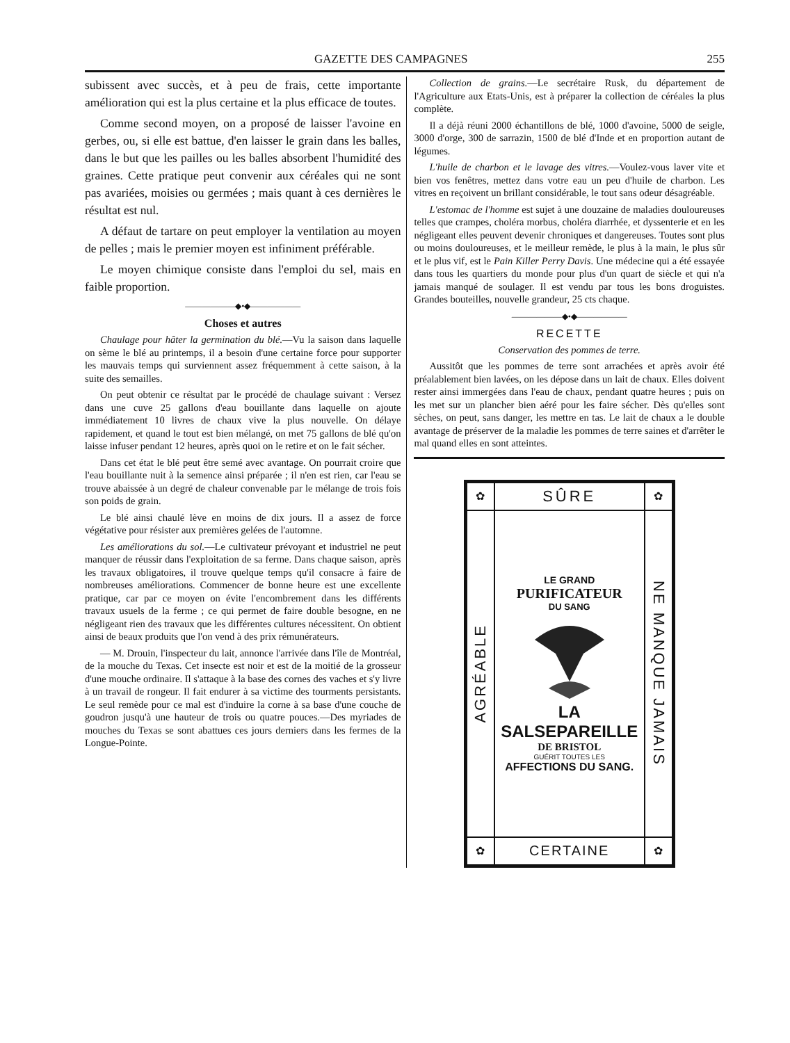GAZETTE DES CAMPAGNES 255
subissent avec succès, et à peu de frais, cette importante amélioration qui est la plus certaine et la plus efficace de toutes.
Comme second moyen, on a proposé de laisser l'avoine en gerbes, ou, si elle est battue, d'en laisser le grain dans les balles, dans le but que les pailles ou les balles absorbent l'humidité des graines. Cette pratique peut convenir aux céréales qui ne sont pas avariées, moisies ou germées ; mais quant à ces dernières le résultat est nul.
A défaut de tartare on peut employer la ventilation au moyen de pelles ; mais le premier moyen est infiniment préférable.
Le moyen chimique consiste dans l'emploi du sel, mais en faible proportion.
——————◆•◆——————
Choses et autres
Chaulage pour hâter la germination du blé.—Vu la saison dans laquelle on sème le blé au printemps, il a besoin d'une certaine force pour supporter les mauvais temps qui surviennent assez fréquemment à cette saison, à la suite des semailles.
On peut obtenir ce résultat par le procédé de chaulage suivant : Versez dans une cuve 25 gallons d'eau bouillante dans laquelle on ajoute immédiatement 10 livres de chaux vive la plus nouvelle. On délaye rapidement, et quand le tout est bien mélangé, on met 75 gallons de blé qu'on laisse infuser pendant 12 heures, après quoi on le retire et on le fait sécher.
Dans cet état le blé peut être semé avec avantage. On pourrait croire que l'eau bouillante nuit à la semence ainsi préparée ; il n'en est rien, car l'eau se trouve abaissée à un degré de chaleur convenable par le mélange de trois fois son poids de grain.
Le blé ainsi chaulé lève en moins de dix jours. Il a assez de force végétative pour résister aux premières gelées de l'automne.
Les améliorations du sol.—Le cultivateur prévoyant et industriel ne peut manquer de réussir dans l'exploitation de sa ferme. Dans chaque saison, après les travaux obligatoires, il trouve quelque temps qu'il consacre à faire de nombreuses améliorations. Commencer de bonne heure est une excellente pratique, car par ce moyen on évite l'encombrement dans les différents travaux usuels de la ferme ; ce qui permet de faire double besogne, en ne négligeant rien des travaux que les différentes cultures nécessitent. On obtient ainsi de beaux produits que l'on vend à des prix rémunérateurs.
— M. Drouin, l'inspecteur du lait, annonce l'arrivée dans l'île de Montréal, de la mouche du Texas. Cet insecte est noir et est de la moitié de la grosseur d'une mouche ordinaire. Il s'attaque à la base des cornes des vaches et s'y livre à un travail de rongeur. Il fait endurer à sa victime des tourments persistants. Le seul remède pour ce mal est d'induire la corne à sa base d'une couche de goudron jusqu'à une hauteur de trois ou quatre pouces.—Des myriades de mouches du Texas se sont abattues ces jours derniers dans les fermes de la Longue-Pointe.
Collection de grains.—Le secrétaire Rusk, du département de l'Agriculture aux Etats-Unis, est à préparer la collection de céréales la plus complète.
Il a déjà réuni 2000 échantillons de blé, 1000 d'avoine, 5000 de seigle, 3000 d'orge, 300 de sarrazin, 1500 de blé d'Inde et en proportion autant de légumes.
L'huile de charbon et le lavage des vitres.—Voulez-vous laver vite et bien vos fenêtres, mettez dans votre eau un peu d'huile de charbon. Les vitres en reçoivent un brillant considérable, le tout sans odeur désagréable.
L'estomac de l'homme est sujet à une douzaine de maladies douloureuses telles que crampes, choléra morbus, choléra diarrhée, et dyssenterie et en les négligeant elles peuvent devenir chroniques et dangereuses. Toutes sont plus ou moins douloureuses, et le meilleur remède, le plus à la main, le plus sûr et le plus vif, est le Pain Killer Perry Davis. Une médecine qui a été essayée dans tous les quartiers du monde pour plus d'un quart de siècle et qui n'a jamais manqué de soulager. Il est vendu par tous les bons droguistes. Grandes bouteilles, nouvelle grandeur, 25 cts chaque.
——————◆•◆——————
RECETTE
Conservation des pommes de terre.
Aussitôt que les pommes de terre sont arrachées et après avoir été préalablement bien lavées, on les dépose dans un lait de chaux. Elles doivent rester ainsi immergées dans l'eau de chaux, pendant quatre heures ; puis on les met sur un plancher bien aéré pour les faire sécher. Dès qu'elles sont sèches, on peut, sans danger, les mettre en tas. Le lait de chaux a le double avantage de préserver de la maladie les pommes de terre saines et d'arrêter le mal quand elles en sont atteintes.
✿
SÛRE
✿
AGRÉABLE
LE GRAND
PURIFICATEUR
DU SANG
LA SALSEPAREILLE
DE BRISTOL
GUÉRIT TOUTES LES
AFFECTIONS DU SANG.
NE MANQUE JAMAIS
✿
CERTAINE
✿